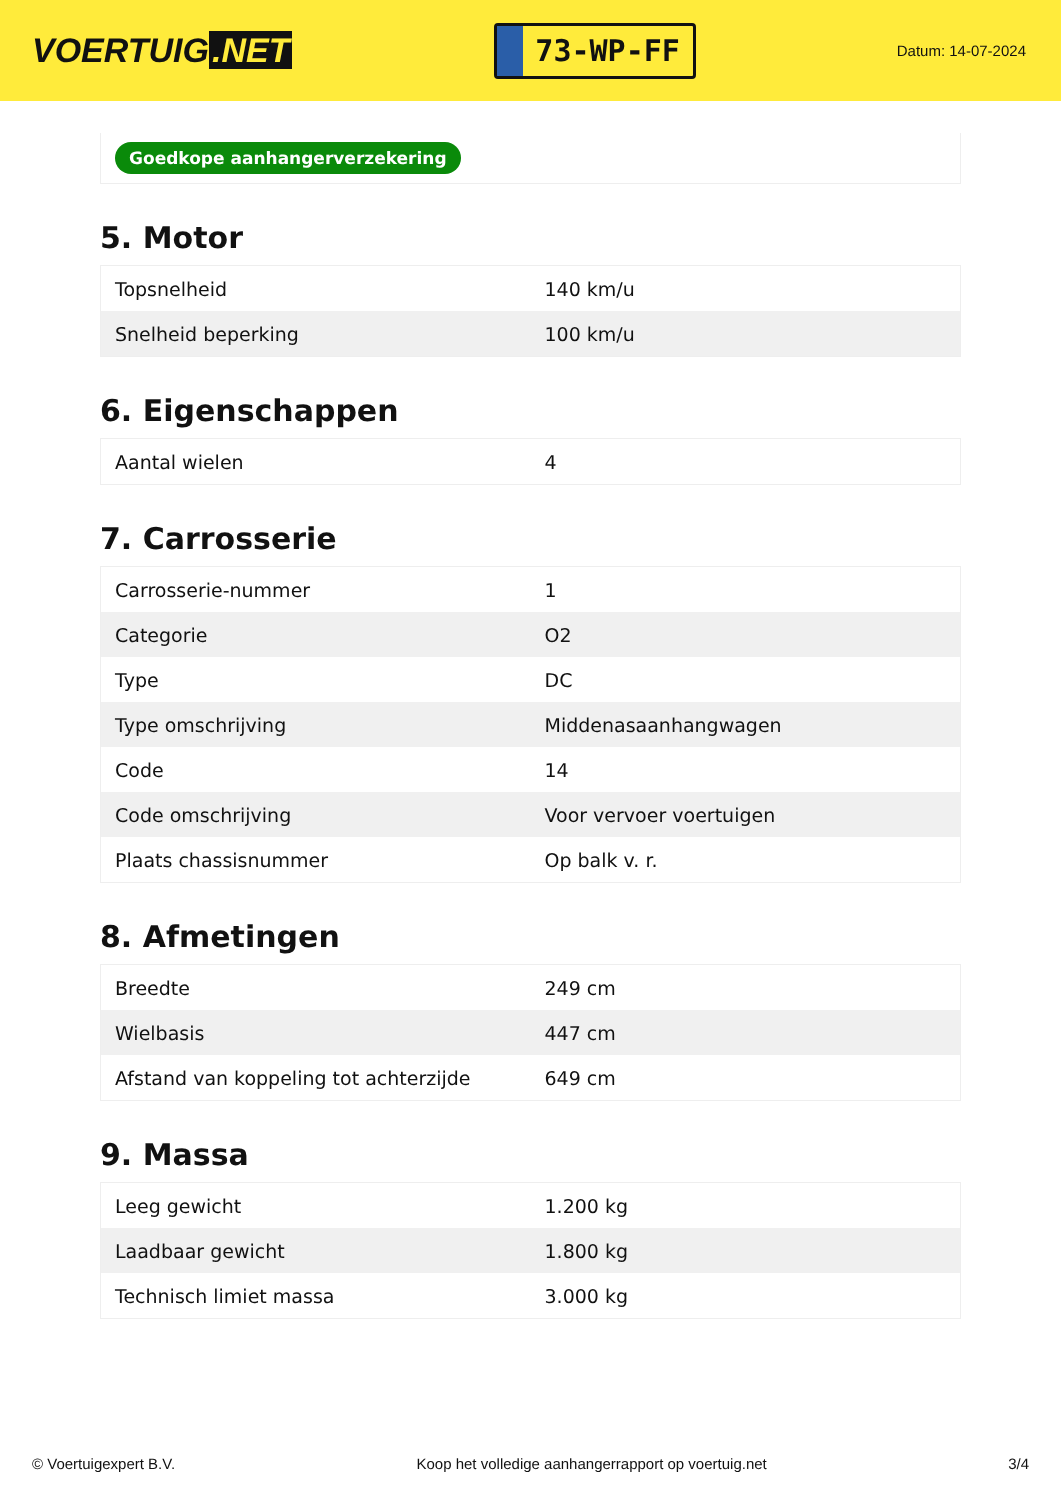VOERTUIG.NET
73-WP-FF
Datum: 14-07-2024
Goedkope aanhangerverzekering
5. Motor
| Topsnelheid | 140 km/u |
| Snelheid beperking | 100 km/u |
6. Eigenschappen
| Aantal wielen | 4 |
7. Carrosserie
| Carrosserie-nummer | 1 |
| Categorie | O2 |
| Type | DC |
| Type omschrijving | Middenasaanhangwagen |
| Code | 14 |
| Code omschrijving | Voor vervoer voertuigen |
| Plaats chassisnummer | Op balk v. r. |
8. Afmetingen
| Breedte | 249 cm |
| Wielbasis | 447 cm |
| Afstand van koppeling tot achterzijde | 649 cm |
9. Massa
| Leeg gewicht | 1.200 kg |
| Laadbaar gewicht | 1.800 kg |
| Technisch limiet massa | 3.000 kg |
© Voertuigexpert B.V. Koop het volledige aanhangerrapport op voertuig.net 3/4